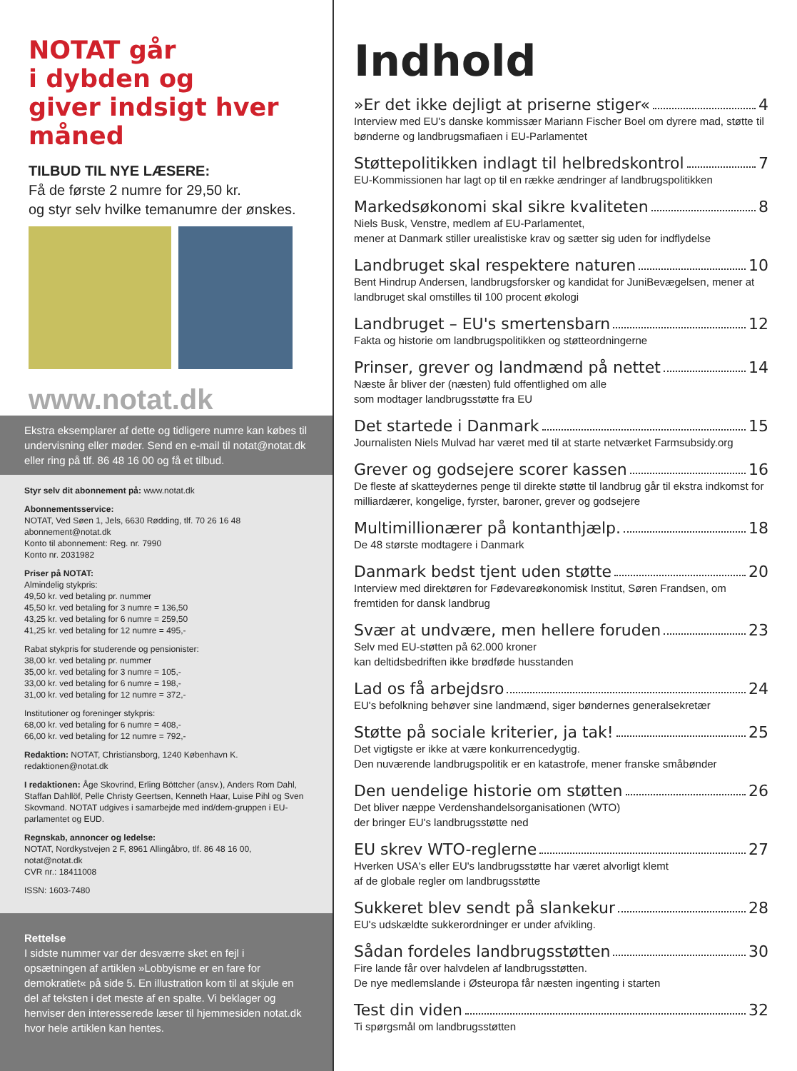NOTAT går
i dybden og
giver indsigt hver måned
TILBUD TIL NYE LÆSERE:
Få de første 2 numre for 29,50 kr.
og styr selv hvilke temanumre der ønskes.
www.notat.dk
Ekstra eksemplarer af dette og tidligere numre kan købes til undervisning eller møder. Send en e-mail til notat@notat.dk eller ring på tlf. 86 48 16 00 og få et tilbud.
Styr selv dit abonnement på: www.notat.dk
Abonnementsservice:
NOTAT, Ved Søen 1, Jels, 6630 Rødding, tlf. 70 26 16 48
abonnement@notat.dk
Konto til abonnement: Reg. nr. 7990
Konto nr. 2031982
Priser på NOTAT:
Almindelig stykpris:
49,50 kr. ved betaling pr. nummer
45,50 kr. ved betaling for 3 numre = 136,50
43,25 kr. ved betaling for 6 numre = 259,50
41,25 kr. ved betaling for 12 numre = 495,-
Rabat stykpris for studerende og pensionister:
38,00 kr. ved betaling pr. nummer
35,00 kr. ved betaling for 3 numre = 105,-
33,00 kr. ved betaling for 6 numre = 198,-
31,00 kr. ved betaling for 12 numre = 372,-
Institutioner og foreninger stykpris:
68,00 kr. ved betaling for 6 numre = 408,-
66,00 kr. ved betaling for 12 numre = 792,-
Redaktion: NOTAT, Christiansborg, 1240 København K.
redaktionen@notat.dk
I redaktionen: Åge Skovrind, Erling Böttcher (ansv.), Anders Rom Dahl, Staffan Dahllöf, Pelle Christy Geertsen, Kenneth Haar, Luise Pihl og Sven Skovmand. NOTAT udgives i samarbejde med ind/dem-gruppen i EU-parlamentet og EUD.
Regnskab, annoncer og ledelse:
NOTAT, Nordkystvejen 2 F, 8961 Allingåbro, tlf. 86 48 16 00, notat@notat.dk
CVR nr.: 18411008
ISSN: 1603-7480
Rettelse
I sidste nummer var der desværre sket en fejl i opsætningen af artiklen »Lobbyisme er en fare for demokratiet« på side 5. En illustration kom til at skjule en del af teksten i det meste af en spalte. Vi beklager og henviser den interesserede læser til hjemmesiden notat.dk hvor hele artiklen kan hentes.
Indhold
»Er det ikke dejligt at priserne stiger« 4
Interview med EU's danske kommissær Mariann Fischer Boel om dyrere mad, støtte til bønderne og landbrugsmafiaen i EU-Parlamentet
Støttepolitikken indlagt til helbredskontrol 7
EU-Kommissionen har lagt op til en række ændringer af landbrugspolitikken
Markedsøkonomi skal sikre kvaliteten 8
Niels Busk, Venstre, medlem af EU-Parlamentet,
mener at Danmark stiller urealistiske krav og sætter sig uden for indflydelse
Landbruget skal respektere naturen 10
Bent Hindrup Andersen, landbrugsforsker og kandidat for JuniBevægelsen, mener at landbruget skal omstilles til 100 procent økologi
Landbruget – EU's smertensbarn 12
Fakta og historie om landbrugspolitikken og støtteordningerne
Prinser, grever og landmænd på nettet 14
Næste år bliver der (næsten) fuld offentlighed om alle
som modtager landbrugsstøtte fra EU
Det startede i Danmark 15
Journalisten Niels Mulvad har været med til at starte netværket Farmsubsidy.org
Grever og godsejere scorer kassen 16
De fleste af skatteydernes penge til direkte støtte til landbrug går til ekstra indkomst for milliardærer, kongelige, fyrster, baroner, grever og godsejere
Multimillionærer på kontanthjælp. 18
De 48 største modtagere i Danmark
Danmark bedst tjent uden støtte 20
Interview med direktøren for Fødevareøkonomisk Institut, Søren Frandsen, om fremtiden for dansk landbrug
Svær at undvære, men hellere foruden 23
Selv med EU-støtten på 62.000 kroner
kan deltidsbedriften ikke brødføde husstanden
Lad os få arbejdsro 24
EU's befolkning behøver sine landmænd, siger bøndernes generalsekretær
Støtte på sociale kriterier, ja tak! 25
Det vigtigste er ikke at være konkurrencedygtig.
Den nuværende landbrugspolitik er en katastrofe, mener franske småbønder
Den uendelige historie om støtten 26
Det bliver næppe Verdenshandelsorganisationen (WTO)
der bringer EU's landbrugsstøtte ned
EU skrev WTO-reglerne 27
Hverken USA's eller EU's landbrugsstøtte har været alvorligt klemt
af de globale regler om landbrugsstøtte
Sukkeret blev sendt på slankekur 28
EU's udskældte sukkerordninger er under afvikling.
Sådan fordeles landbrugsstøtten 30
Fire lande får over halvdelen af landbrugsstøtten.
De nye medlemslande i Østeuropa får næsten ingenting i starten
Test din viden 32
Ti spørgsmål om landbrugsstøtten